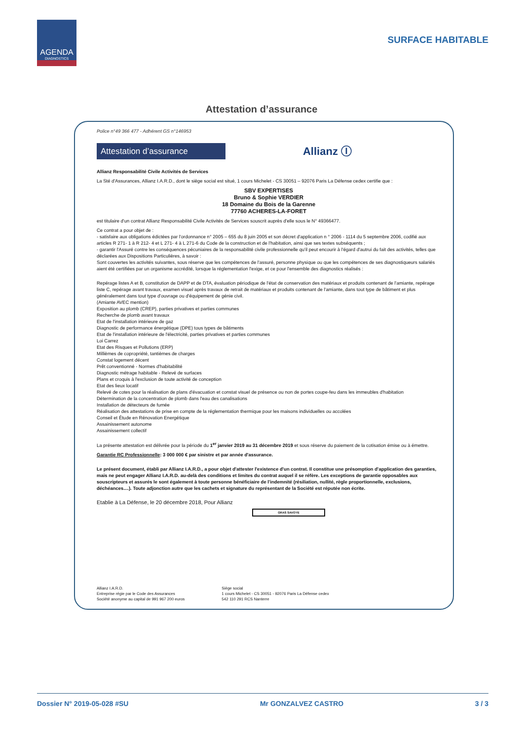AGENDA
DIAGNOSTICS
SURFACE HABITABLE
Attestation d’assurance
Police n°49 366 477 - Adhérent GS n°146953
Attestation d’assurance
Allianz Ⓘ
Allianz Responsabilité Civile Activités de Services
La Sté d'Assurances, Allianz I.A.R.D., dont le siège social est situé, 1 cours Michelet - CS 30051 – 92076 Paris La Défense cedex certifie que :
SBV EXPERTISES
Bruno & Sophie VERDIER
18 Domaine du Bois de la Garenne
77760 ACHERES-LA-FORET
est titulaire d'un contrat Allianz Responsabilité Civile Activités de Services souscrit auprès d'elle sous le N° 49366477.
Ce contrat a pour objet de :
- satisfaire aux obligations édictées par l'ordonnance n° 2005 – 655 du 8 juin 2005 et son décret d'application n ° 2006 - 1114 du 5 septembre 2006, codifié aux articles R 271- 1 à R 212- 4 et L 271- 4 à L 271-6 du Code de la construction et de l'habitation, ainsi que ses textes subséquents ;
- garantir l'Assuré contre les conséquences pécuniaires de la responsabilité civile professionnelle qu'il peut encourir à l'égard d'autrui du fait des activités, telles que déclarées aux Dispositions Particulières, à savoir :
Sont couvertes les activités suivantes, sous réserve que les compétences de l'assuré, personne physique ou que les compétences de ses diagnostiqueurs salariés aient été certifiées par un organisme accrédité, lorsque la réglementation l'exige, et ce pour l'ensemble des diagnostics réalisés :
Repérage listes A et B, constitution de DAPP et de DTA, évaluation périodique de l'état de conservation des matériaux et produits contenant de l'amiante, repérage liste C, repérage avant travaux, examen visuel après travaux de retrait de matériaux et produits contenant de l'amiante, dans tout type de bâtiment et plus généralement dans tout type d'ouvrage ou d'équipement de génie civil.
(Amiante AVEC mention)
Exposition au plomb (CREP), parties privatives et parties communes
Recherche de plomb avant travaux
Etat de l'installation intérieure de gaz
Diagnostic de performance énergétique (DPE) tous types de bâtiments
Etat de l'installation intérieure de l'électricité, parties privatives et parties communes
Loi Carrez
Etat des Risques et Pollutions (ERP)
Millièmes de copropriété, tantièmes de charges
Constat logement décent
Prêt conventionné - Normes d'habitabilité
Diagnostic métrage habitable - Relevé de surfaces
Plans et croquis à l'exclusion de toute activité de conception
Etat des lieux locatif
Relevé de cotes pour la réalisation de plans d'évacuation et constat visuel de présence ou non de portes coupe-feu dans les immeubles d'habitation
Détermination de la concentration de plomb dans l'eau des canalisations
Installation de détecteurs de fumée
Réalisation des attestations de prise en compte de la réglementation thermique pour les maisons individuelles ou accolées
Conseil et Étude en Rénovation Energétique
Assainissement autonome
Assainissement collectif
La présente attestation est délivrée pour la période du 1<sup>er</sup> janvier 2019 au 31 décembre 2019 et sous réserve du paiement de la cotisation émise ou à émettre.
Garantie RC Professionnelle: 3 000 000 € par sinistre et par année d'assurance.
Le présent document, établi par Allianz I.A.R.D., a pour objet d'attester l'existence d'un contrat. Il constitue une présomption d'application des garanties, mais ne peut engager Allianz I.A.R.D. au-delà des conditions et limites du contrat auquel il se réfère. Les exceptions de garantie opposables aux souscripteurs et assurés le sont également à toute personne bénéficiaire de l'indemnité (résiliation, nullité, règle proportionnelle, exclusions, déchéances....). Toute adjonction autre que les cachets et signature du représentant de la Société est réputée non écrite.
Etablie à La Défense, le 20 décembre 2018, Pour Allianz
GRAS SAVOYE
Allianz I.A.R.D.
Entreprise régie par le Code des Assurances
Société anonyme au capital de 991 967 200 euros
Siège social
1 cours Michelet - CS 30051 - 92076 Paris La Défense cedex
542 110 291 RCS Nanterre
Dossier N° 2019-05-028 #SU Mr GONZALVEZ CASTRO 3 / 3